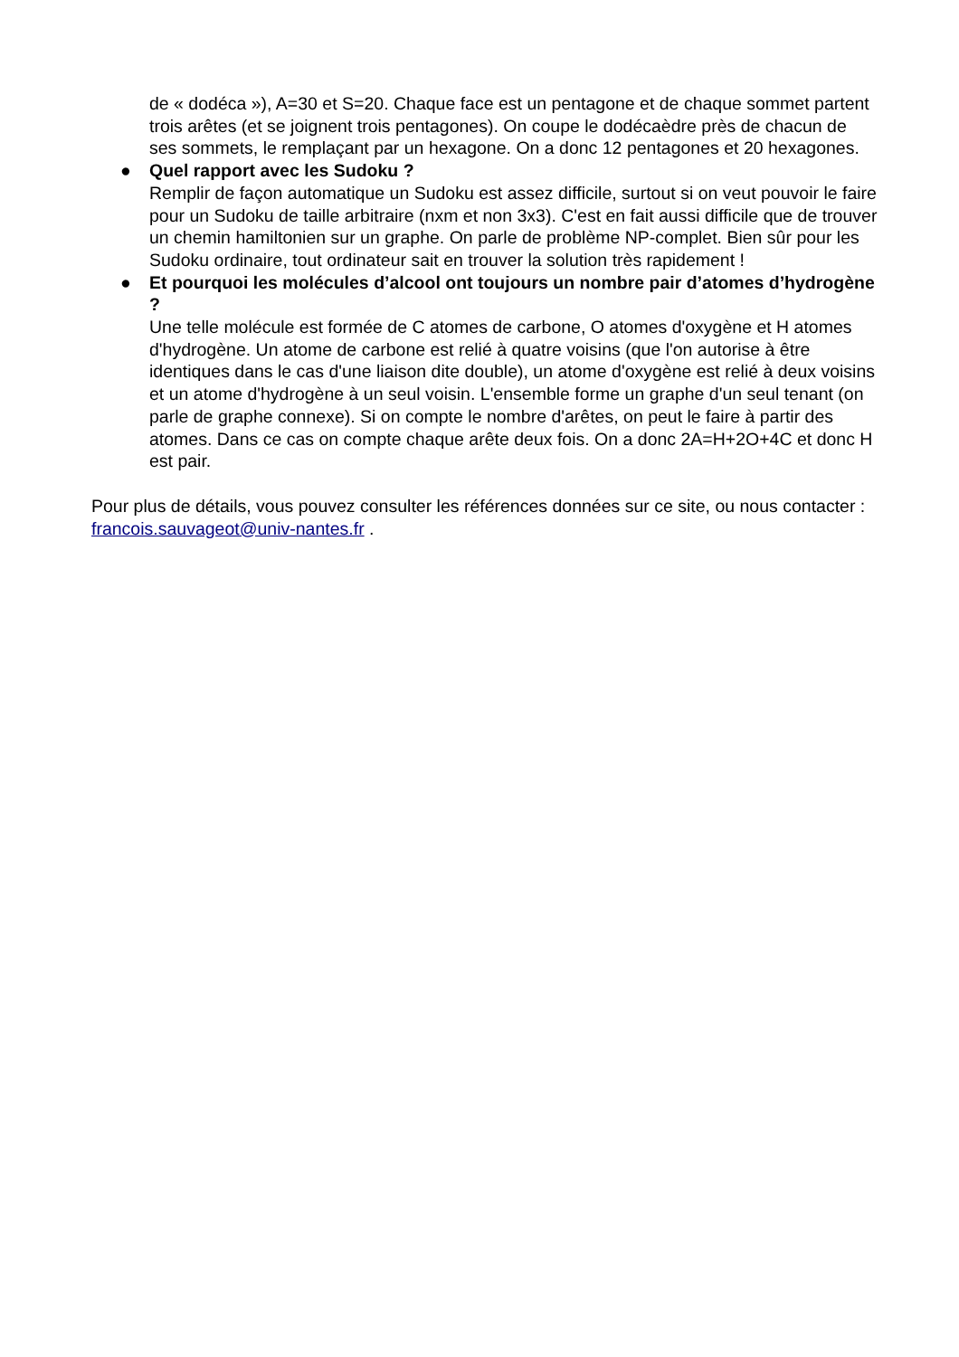de « dodéca »), A=30 et S=20. Chaque face est un pentagone et de chaque sommet partent trois arêtes (et se joignent trois pentagones). On coupe le dodécaèdre près de chacun de ses sommets, le remplaçant par un hexagone. On a donc 12 pentagones et 20 hexagones.
● Quel rapport avec les Sudoku ?
Remplir de façon automatique un Sudoku est assez difficile, surtout si on veut pouvoir le faire pour un Sudoku de taille arbitraire (nxm et non 3x3). C'est en fait aussi difficile que de trouver un chemin hamiltonien sur un graphe. On parle de problème NP-complet. Bien sûr pour les Sudoku ordinaire, tout ordinateur sait en trouver la solution très rapidement !
● Et pourquoi les molécules d’alcool ont toujours un nombre pair d’atomes d’hydrogène ?
Une telle molécule est formée de C atomes de carbone, O atomes d'oxygène et H atomes d'hydrogène. Un atome de carbone est relié à quatre voisins (que l'on autorise à être identiques dans le cas d'une liaison dite double), un atome d'oxygène est relié à deux voisins et un atome d'hydrogène à un seul voisin. L'ensemble forme un graphe d'un seul tenant (on parle de graphe connexe). Si on compte le nombre d'arêtes, on peut le faire à partir des atomes. Dans ce cas on compte chaque arête deux fois. On a donc 2A=H+2O+4C et donc H est pair.
Pour plus de détails, vous pouvez consulter les références données sur ce site, ou nous contacter : francois.sauvageot@univ-nantes.fr .